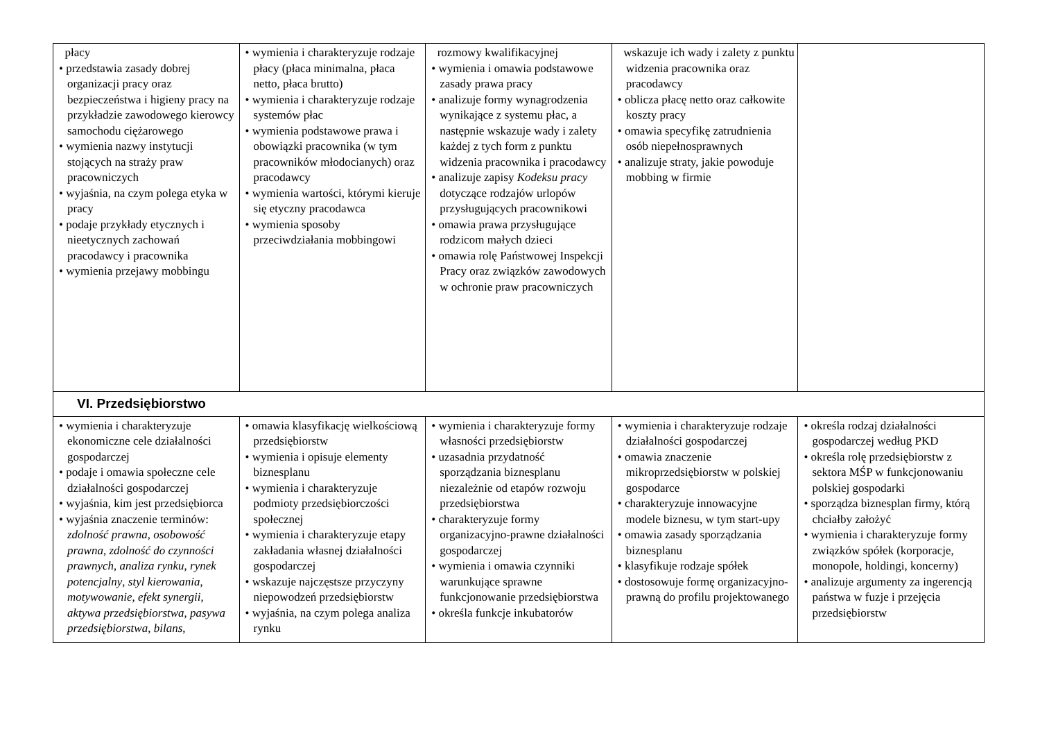| płacy • przedstawia zasady dobrej organizacji pracy oraz bezpieczeństwa i higieny pracy na przykładzie zawodowego kierowcy samochodu ciężarowego • wymienia nazwy instytucji stojących na straży praw pracowniczych • wyjaśnia, na czym polega etyka w pracy • podaje przykłady etycznych i nieetycznych zachowań pracodawcy i pracownika • wymienia przejawy mobbingu | • wymienia i charakteryzuje rodzaje płacy (płaca minimalna, płaca netto, płaca brutto) • wymienia i charakteryzuje rodzaje systemów płac • wymienia podstawowe prawa i obowiązki pracownika (w tym pracowników młodocianych) oraz pracodawcy • wymienia wartości, którymi kieruje się etyczny pracodawca • wymienia sposoby przeciwdziałania mobbingowi | rozmowy kwalifikacyjnej • wymienia i omawia podstawowe zasady prawa pracy • analizuje formy wynagrodzenia wynikające z systemu płac, a następnie wskazuje wady i zalety każdej z tych form z punktu widzenia pracownika i pracodawcy • analizuje zapisy Kodeksu pracy dotyczące rodzajów urlopów przysługujących pracownikowi • omawia prawa przysługujące rodzicom małych dzieci • omawia rolę Państwowej Inspekcji Pracy oraz związków zawodowych w ochronie praw pracowniczych | wskazuje ich wady i zalety z punktu widzenia pracownika oraz pracodawcy • oblicza płacę netto oraz całkowite koszty pracy • omawia specyfikę zatrudnienia osób niepełnosprawnych • analizuje straty, jakie powoduje mobbing w firmie | |
| VI. Przedsiębiorstwo | | | | |
| • wymienia i charakteryzuje ekonomiczne cele działalności gospodarczej • podaje i omawia społeczne cele działalności gospodarczej • wyjaśnia, kim jest przedsiębiorca • wyjaśnia znaczenie terminów: zdolność prawna , osobowość prawna , zdolność do czynności prawnych , analiza rynku , rynek potencjalny , styl kierowania , motywowanie , efekt synergii , aktywa przedsiębiorstwa , pasywa przedsiębiorstwa , bilans , | • omawia klasyfikację wielkościową przedsiębiorstw • wymienia i opisuje elementy biznesplanu • wymienia i charakteryzuje podmioty przedsiębiorczości społecznej • wymienia i charakteryzuje etapy zakładania własnej działalności gospodarczej • wskazuje najczęstsze przyczyny niepowodzeń przedsiębiorstw • wyjaśnia, na czym polega analiza rynku | • wymienia i charakteryzuje formy własności przedsiębiorstw • uzasadnia przydatność sporządzania biznesplanu niezależnie od etapów rozwoju przedsiębiorstwa • charakteryzuje formy organizacyjno-prawne działalności gospodarczej • wymienia i omawia czynniki warunkujące sprawne funkcjonowanie przedsiębiorstwa • określa funkcje inkubatorów | • wymienia i charakteryzuje rodzaje działalności gospodarczej • omawia znaczenie mikroprzedsiębiorstw w polskiej gospodarce • charakteryzuje innowacyjne modele biznesu, w tym start-upy • omawia zasady sporządzania biznesplanu • klasyfikuje rodzaje spółek • dostosowuje formę organizacyjno-prawną do profilu projektowanego | • określa rodzaj działalności gospodarczej według PKD • określa rolę przedsiębiorstw z sektora MŚP w funkcjonowaniu polskiej gospodarki • sporządza biznesplan firmy, którą chciałby założyć • wymienia i charakteryzuje formy związków spółek (korporacje, monopole, holdingi, koncerny) • analizuje argumenty za ingerencją państwa w fuzje i przejęcia przedsiębiorstw |